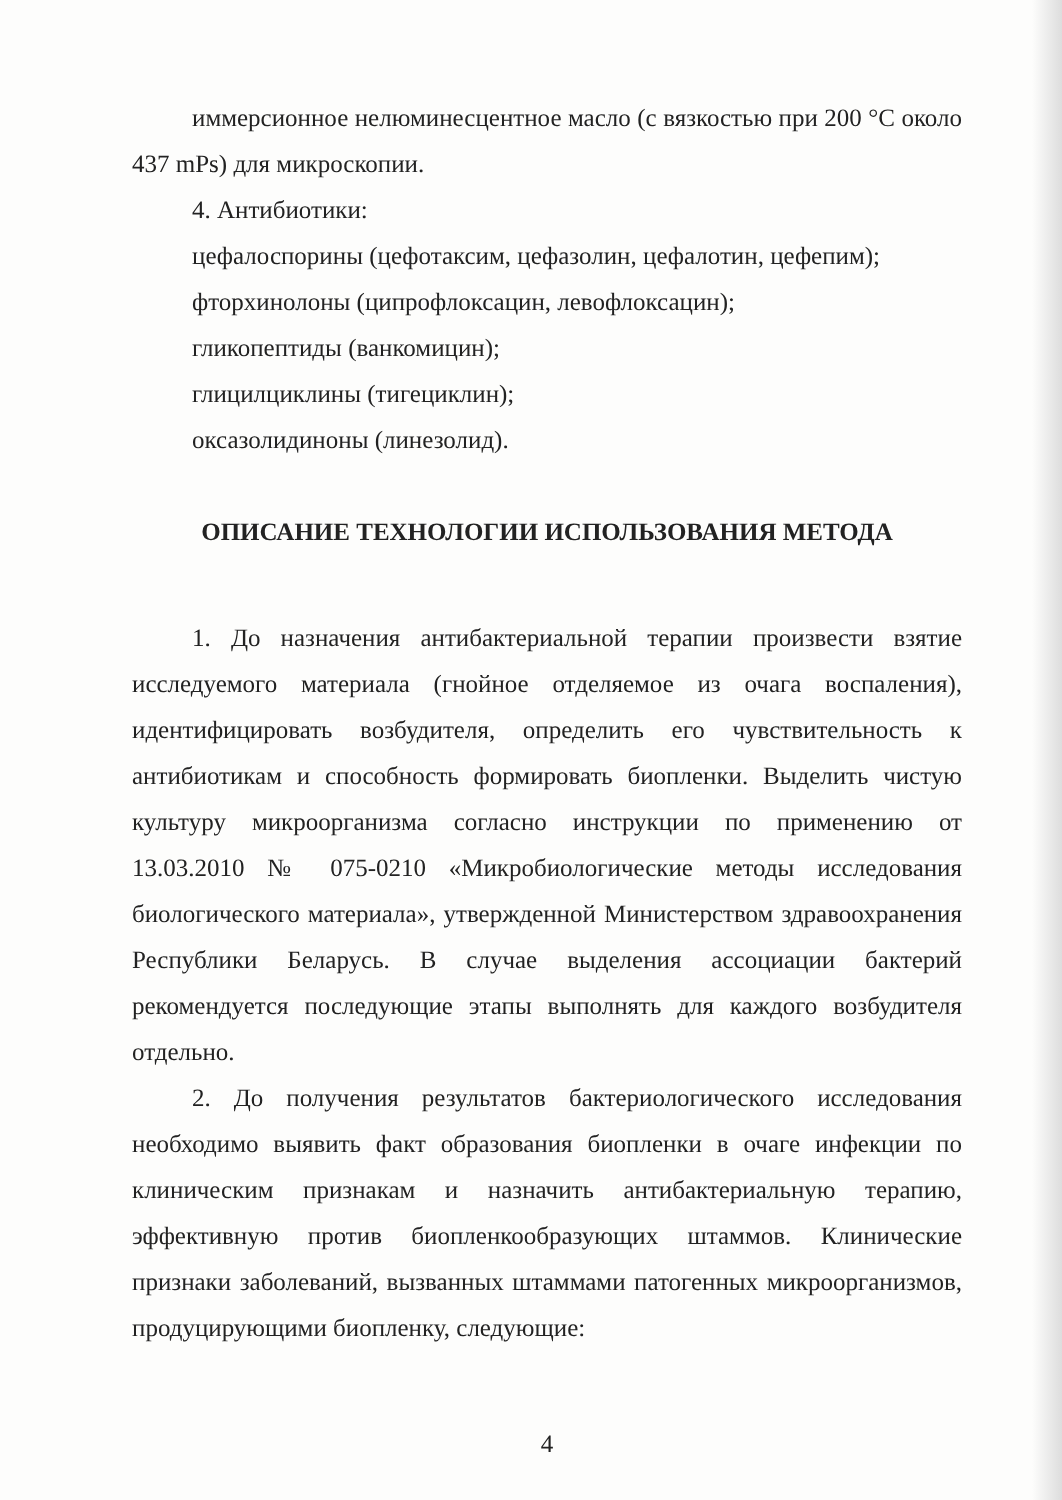иммерсионное нелюминесцентное масло (с вязкостью при 200 °C около 437 mPs) для микроскопии.
4. Антибиотики:
цефалоспорины (цефотаксим, цефазолин, цефалотин, цефепим);
фторхинолоны (ципрофлоксацин, левофлоксацин);
гликопептиды (ванкомицин);
глицилциклины (тигециклин);
оксазолидиноны (линезолид).
ОПИСАНИЕ ТЕХНОЛОГИИ ИСПОЛЬЗОВАНИЯ МЕТОДА
1. До назначения антибактериальной терапии произвести взятие исследуемого материала (гнойное отделяемое из очага воспаления), идентифицировать возбудителя, определить его чувствительность к антибиотикам и способность формировать биопленки. Выделить чистую культуру микроорганизма согласно инструкции по применению от 13.03.2010 № 075-0210 «Микробиологические методы исследования биологического материала», утвержденной Министерством здравоохранения Республики Беларусь. В случае выделения ассоциации бактерий рекомендуется последующие этапы выполнять для каждого возбудителя отдельно.
2. До получения результатов бактериологического исследования необходимо выявить факт образования биопленки в очаге инфекции по клиническим признакам и назначить антибактериальную терапию, эффективную против биопленкообразующих штаммов. Клинические признаки заболеваний, вызванных штаммами патогенных микроорганизмов, продуцирующими биопленку, следующие:
4